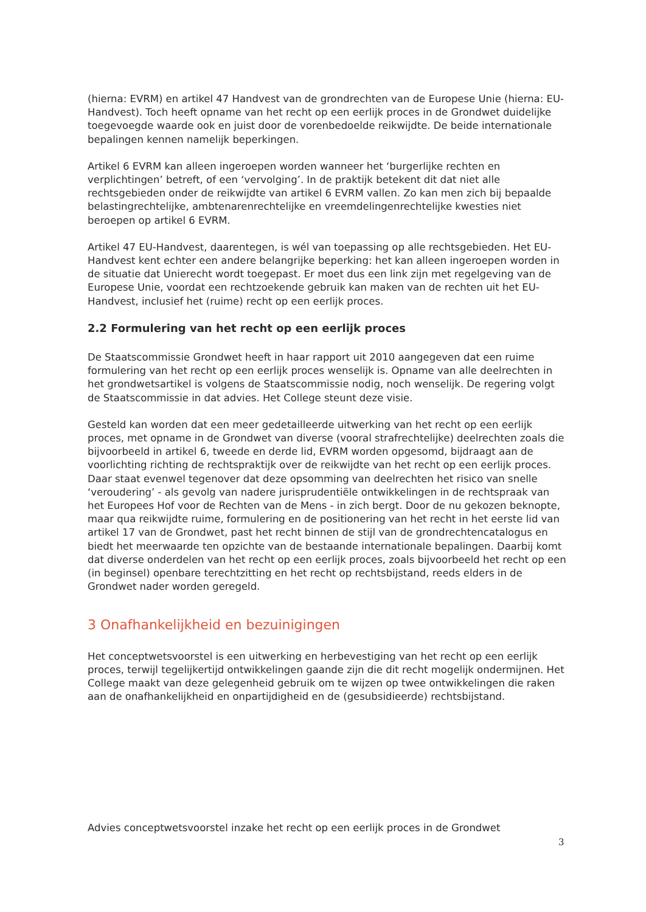(hierna: EVRM) en artikel 47 Handvest van de grondrechten van de Europese Unie (hierna: EU-Handvest). Toch heeft opname van het recht op een eerlijk proces in de Grondwet duidelijke toegevoegde waarde ook en juist door de vorenbedoelde reikwijdte. De beide internationale bepalingen kennen namelijk beperkingen.
Artikel 6 EVRM kan alleen ingeroepen worden wanneer het ‘burgerlijke rechten en verplichtingen’ betreft, of een ‘vervolging’. In de praktijk betekent dit dat niet alle rechtsgebieden onder de reikwijdte van artikel 6 EVRM vallen. Zo kan men zich bij bepaalde belastingrechtelijke, ambtenarenrechtelijke en vreemdelingenrechtelijke kwesties niet beroepen op artikel 6 EVRM.
Artikel 47 EU-Handvest, daarentegen, is wél van toepassing op alle rechtsgebieden. Het EU-Handvest kent echter een andere belangrijke beperking: het kan alleen ingeroepen worden in de situatie dat Unierecht wordt toegepast. Er moet dus een link zijn met regelgeving van de Europese Unie, voordat een rechtzoekende gebruik kan maken van de rechten uit het EU-Handvest, inclusief het (ruime) recht op een eerlijk proces.
2.2 Formulering van het recht op een eerlijk proces
De Staatscommissie Grondwet heeft in haar rapport uit 2010 aangegeven dat een ruime formulering van het recht op een eerlijk proces wenselijk is. Opname van alle deelrechten in het grondwetsartikel is volgens de Staatscommissie nodig, noch wenselijk. De regering volgt de Staatscommissie in dat advies. Het College steunt deze visie.
Gesteld kan worden dat een meer gedetailleerde uitwerking van het recht op een eerlijk proces, met opname in de Grondwet van diverse (vooral strafrechtelijke) deelrechten zoals die bijvoorbeeld in artikel 6, tweede en derde lid, EVRM worden opgesomd, bijdraagt aan de voorlichting richting de rechtspraktijk over de reikwijdte van het recht op een eerlijk proces. Daar staat evenwel tegenover dat deze opsomming van deelrechten het risico van snelle ‘veroudering’ - als gevolg van nadere jurisprudentiële ontwikkelingen in de rechtspraak van het Europees Hof voor de Rechten van de Mens - in zich bergt. Door de nu gekozen beknopte, maar qua reikwijdte ruime, formulering en de positionering van het recht in het eerste lid van artikel 17 van de Grondwet, past het recht binnen de stijl van de grondrechtencatalogus en biedt het meerwaarde ten opzichte van de bestaande internationale bepalingen. Daarbij komt dat diverse onderdelen van het recht op een eerlijk proces, zoals bijvoorbeeld het recht op een (in beginsel) openbare terechtzitting en het recht op rechtsbijstand, reeds elders in de Grondwet nader worden geregeld.
3 Onafhankelijkheid en bezuinigingen
Het conceptwetsvoorstel is een uitwerking en herbevestiging van het recht op een eerlijk proces, terwijl tegelijkertijd ontwikkelingen gaande zijn die dit recht mogelijk ondermijnen. Het College maakt van deze gelegenheid gebruik om te wijzen op twee ontwikkelingen die raken aan de onafhankelijkheid en onpartijdigheid en de (gesubsidieerde) rechtsbijstand.
Advies conceptwetsvoorstel inzake het recht op een eerlijk proces in de Grondwet
3